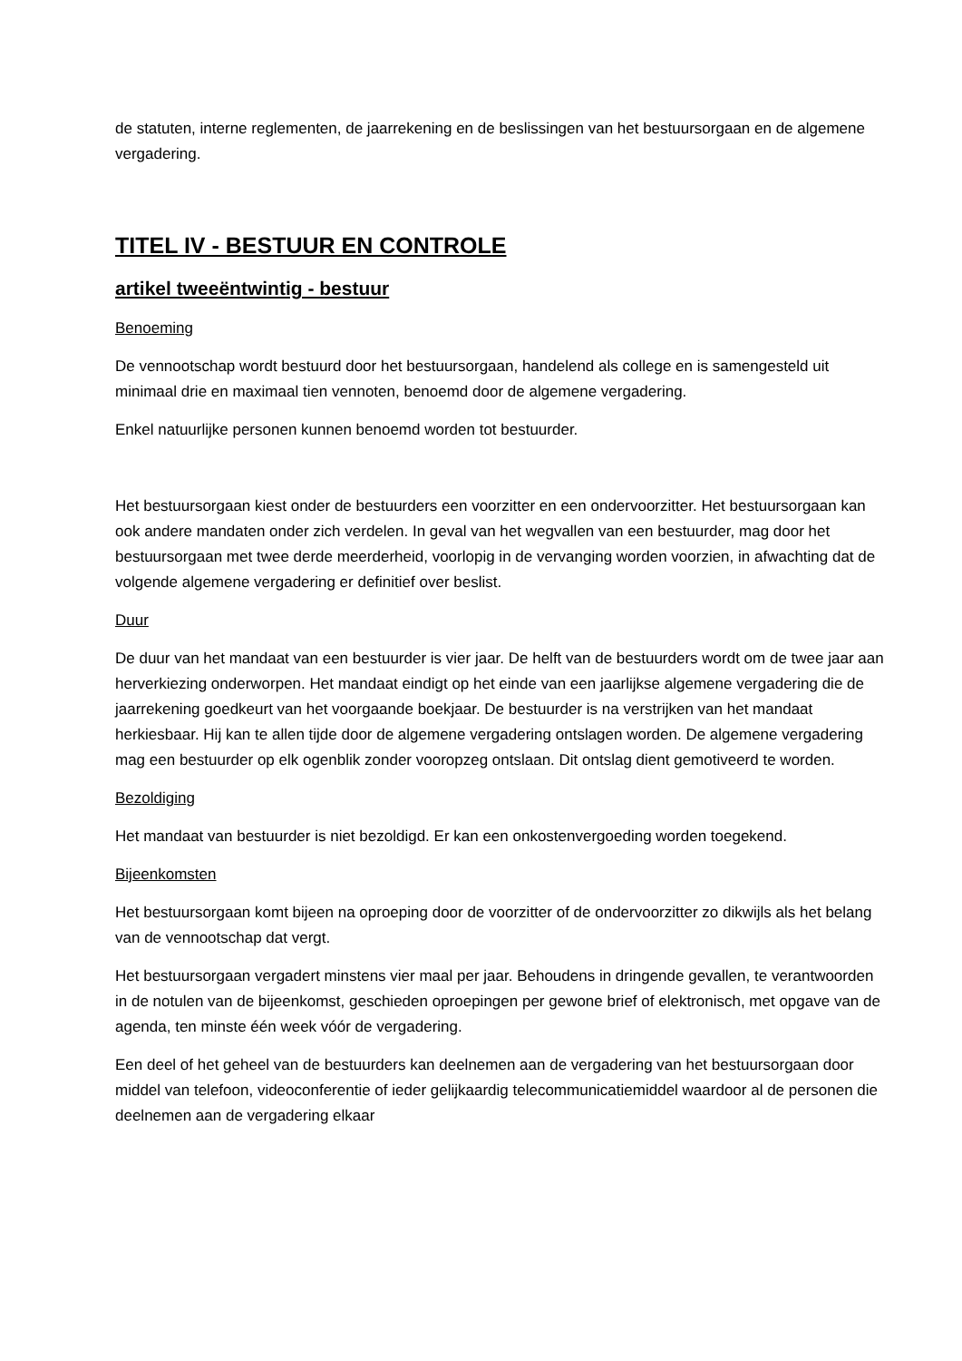de statuten, interne reglementen, de jaarrekening en de beslissingen van het bestuursorgaan en de algemene vergadering.
TITEL IV - BESTUUR EN CONTROLE
artikel tweeëntwintig - bestuur
Benoeming
De vennootschap wordt bestuurd door het bestuursorgaan, handelend als college en is samengesteld uit minimaal drie en maximaal tien vennoten, benoemd door de algemene vergadering.
Enkel natuurlijke personen kunnen benoemd worden tot bestuurder.
Het bestuursorgaan kiest onder de bestuurders een voorzitter en een ondervoorzitter. Het bestuursorgaan kan ook andere mandaten onder zich verdelen. In geval van het wegvallen van een bestuurder, mag door het bestuursorgaan met twee derde meerderheid, voorlopig in de vervanging worden voorzien, in afwachting dat de volgende algemene vergadering er definitief over beslist.
Duur
De duur van het mandaat van een bestuurder is vier jaar. De helft van de bestuurders wordt om de twee jaar aan herverkiezing onderworpen. Het mandaat eindigt op het einde van een jaarlijkse algemene vergadering die de jaarrekening goedkeurt van het voorgaande boekjaar. De bestuurder is na verstrijken van het mandaat herkiesbaar. Hij kan te allen tijde door de algemene vergadering ontslagen worden. De algemene vergadering mag een bestuurder op elk ogenblik zonder vooropzeg ontslaan. Dit ontslag dient gemotiveerd te worden.
Bezoldiging
Het mandaat van bestuurder is niet bezoldigd. Er kan een onkostenvergoeding worden toegekend.
Bijeenkomsten
Het bestuursorgaan komt bijeen na oproeping door de voorzitter of de ondervoorzitter zo dikwijls als het belang van de vennootschap dat vergt.
Het bestuursorgaan vergadert minstens vier maal per jaar. Behoudens in dringende gevallen, te verantwoorden in de notulen van de bijeenkomst, geschieden oproepingen per gewone brief of elektronisch, met opgave van de agenda, ten minste één week vóór de vergadering.
Een deel of het geheel van de bestuurders kan deelnemen aan de vergadering van het bestuursorgaan door middel van telefoon, videoconferentie of ieder gelijkaardig telecommunicatiemiddel waardoor al de personen die deelnemen aan de vergadering elkaar